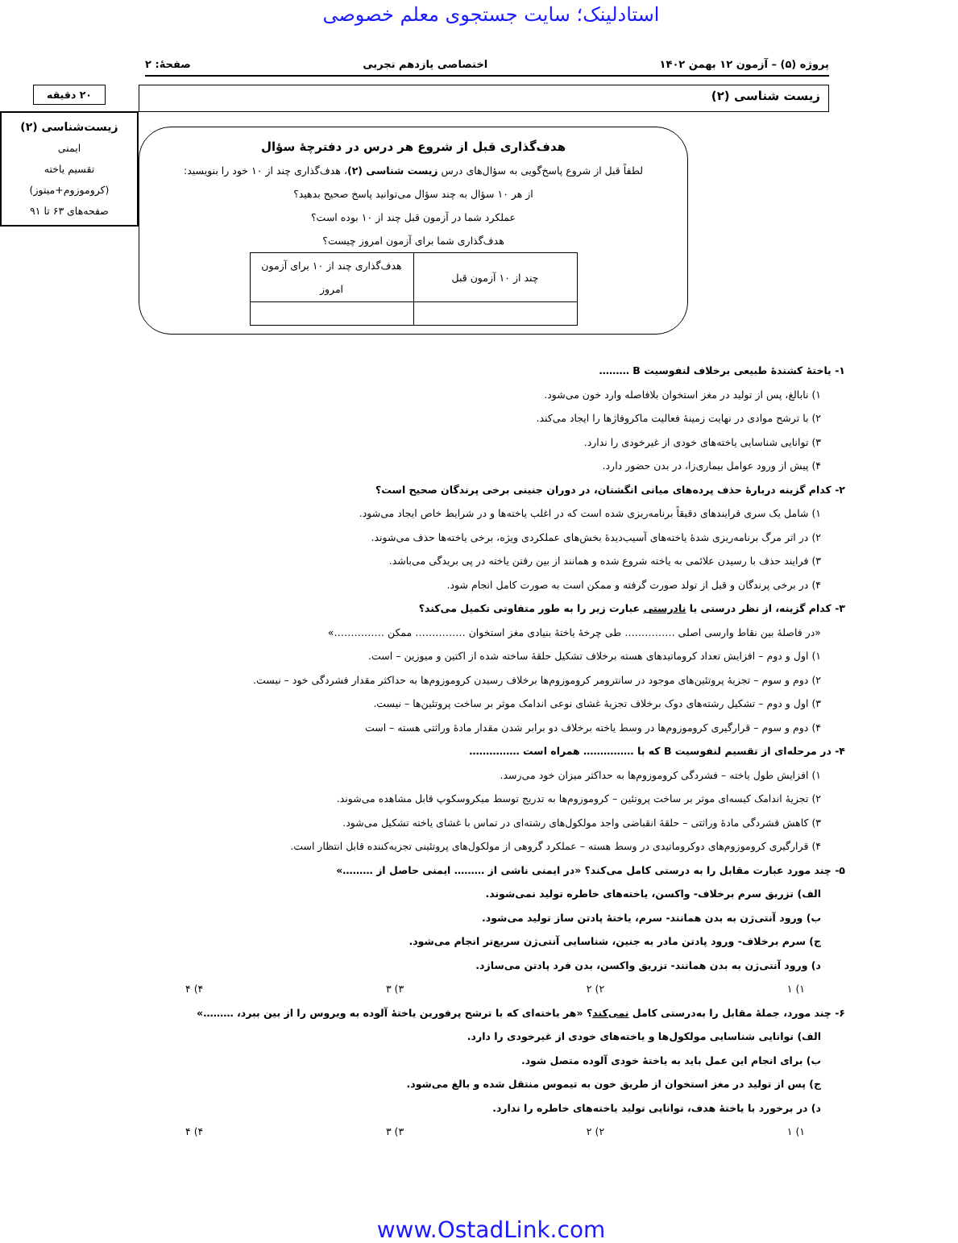استادلینک؛ سایت جستجوی معلم خصوصی
پروژه (۵) – آزمون ۱۲ بهمن ۱۴۰۲ اختصاصی یازدهم تجربی صفحهٔ: ۲
زیست شناسی (۲)
هدف‌گذاری قبل از شروع هر درس در دفترچهٔ سؤال
لطفاً قبل از شروع پاسخ‌گویی به سؤال‌های درس زیست شناسی (۲)، هدف‌گذاری چند از ۱۰ خود را بنویسید:
از هر ۱۰ سؤال به چند سؤال می‌توانید پاسخ صحیح بدهید؟
عملکرد شما در آزمون قبل چند از ۱۰ بوده است؟
هدف‌گذاری شما برای آزمون امروز چیست؟
| چند از ۱۰ آزمون قبل | هدف‌گذاری چند از ۱۰ برای آزمون امروز |
۲۰ دقیقه
زیست‌شناسی (۲)
ایمنی
تقسیم یاخته
(کروموزوم+میتوز)
صفحه‌های ۶۳ تا ۹۱
۱- یاختهٔ کشندهٔ طبیعی برخلاف لنفوسیت B ………
۱) نابالغ، پس از تولید در مغز استخوان بلافاصله وارد خون می‌شود.
۲) با ترشح موادی در نهایت زمینهٔ فعالیت ماکروفاژها را ایجاد می‌کند.
۳) توانایی شناسایی یاخته‌های خودی از غیرخودی را ندارد.
۴) پیش از ورود عوامل بیماری‌زا، در بدن حضور دارد.
۲- کدام گزینه دربارهٔ حذف پرده‌های میانی انگشتان، در دوران جنینی برخی پرندگان صحیح است؟
۱) شامل یک سری فرایندهای دقیقاً برنامه‌ریزی شده است که در اغلب یاخته‌ها و در شرایط خاص ایجاد می‌شود.
۲) در اثر مرگ برنامه‌ریزی شدهٔ یاخته‌های آسیب‌دیدهٔ بخش‌های عملکردی ویژه، برخی یاخته‌ها حذف می‌شوند.
۳) فرایند حذف با رسیدن علائمی به یاخته شروع شده و همانند از بین رفتن یاخته در پی بریدگی می‌باشد.
۴) در برخی پرندگان و قبل از تولد صورت گرفته و ممکن است به صورت کامل انجام شود.
۳- کدام گزینه، از نظر درستی یا نادرستی عبارت زیر را به طور متفاوتی تکمیل می‌کند؟
«در فاصلهٔ بین نقاط وارسی اصلی …………… طی چرخهٔ یاختهٔ بنیادی مغز استخوان …………… ممکن ……………»
۱) اول و دوم – افزایش تعداد کروماتیدهای هسته برخلاف تشکیل حلقهٔ ساخته شده از اکتین و میوزین – است.
۲) دوم و سوم – تجزیهٔ پروتئین‌های موجود در سانترومر کروموزوم‌ها برخلاف رسیدن کروموزوم‌ها به حداکثر مقدار فشردگی خود – نیست.
۳) اول و دوم – تشکیل رشته‌های دوک برخلاف تجزیهٔ غشای نوعی اندامک موثر بر ساخت پروتئین‌ها – نیست.
۴) دوم و سوم – قرارگیری کروموزوم‌ها در وسط یاخته برخلاف دو برابر شدن مقدار مادهٔ وراثتی هسته – است
۴- در مرحله‌ای از تقسیم لنفوسیت B که با …………… همراه است ……………
۱) افزایش طول یاخته – فشردگی کروموزوم‌ها به حداکثر میزان خود می‌رسد.
۲) تجزیهٔ اندامک کیسه‌ای موثر بر ساخت پروتئین – کروموزوم‌ها به تدریج توسط میکروسکوپ قابل مشاهده می‌شوند.
۳) کاهش فشردگی مادهٔ وراثتی – حلقهٔ انقباضی واجد مولکول‌های رشته‌ای در تماس با غشای یاخته تشکیل می‌شود.
۴) قرارگیری کروموزوم‌های دوکروماتیدی در وسط هسته – عملکرد گروهی از مولکول‌های پروتئینی تجزیه‌کننده قابل انتظار است.
۵- چند مورد عبارت مقابل را به درستی کامل می‌کند؟ «در ایمنی ناشی از ……… ایمنی حاصل از ………»
الف) تزریق سرم برخلاف- واکسن، یاخته‌های خاطره تولید نمی‌شوند.
ب) ورود آنتی‌ژن به بدن همانند- سرم، یاختهٔ پادتن ساز تولید می‌شود.
ج) سرم برخلاف- ورود پادتن مادر به جنین، شناسایی آنتی‌ژن سریع‌تر انجام می‌شود.
د) ورود آنتی‌ژن به بدن همانند- تزریق واکسن، بدن فرد پادتن می‌سازد.
۱) ۱ ۲) ۲ ۳) ۳ ۴) ۴
۶- چند مورد، جملهٔ مقابل را به‌درستی کامل نمی‌کند؟ «هر یاخته‌ای که با ترشح پرفورین یاختهٔ آلوده به ویروس را از بین ببرد، ………»
الف) توانایی شناسایی مولکول‌ها و یاخته‌های خودی از غیرخودی را دارد.
ب) برای انجام این عمل باید به یاختهٔ خودی آلوده متصل شود.
ج) پس از تولید در مغز استخوان از طریق خون به تیموس منتقل شده و بالغ می‌شود.
د) در برخورد با یاختهٔ هدف، توانایی تولید یاخته‌های خاطره را ندارد.
۱) ۱ ۲) ۲ ۳) ۳ ۴) ۴
www.OstadLink.com